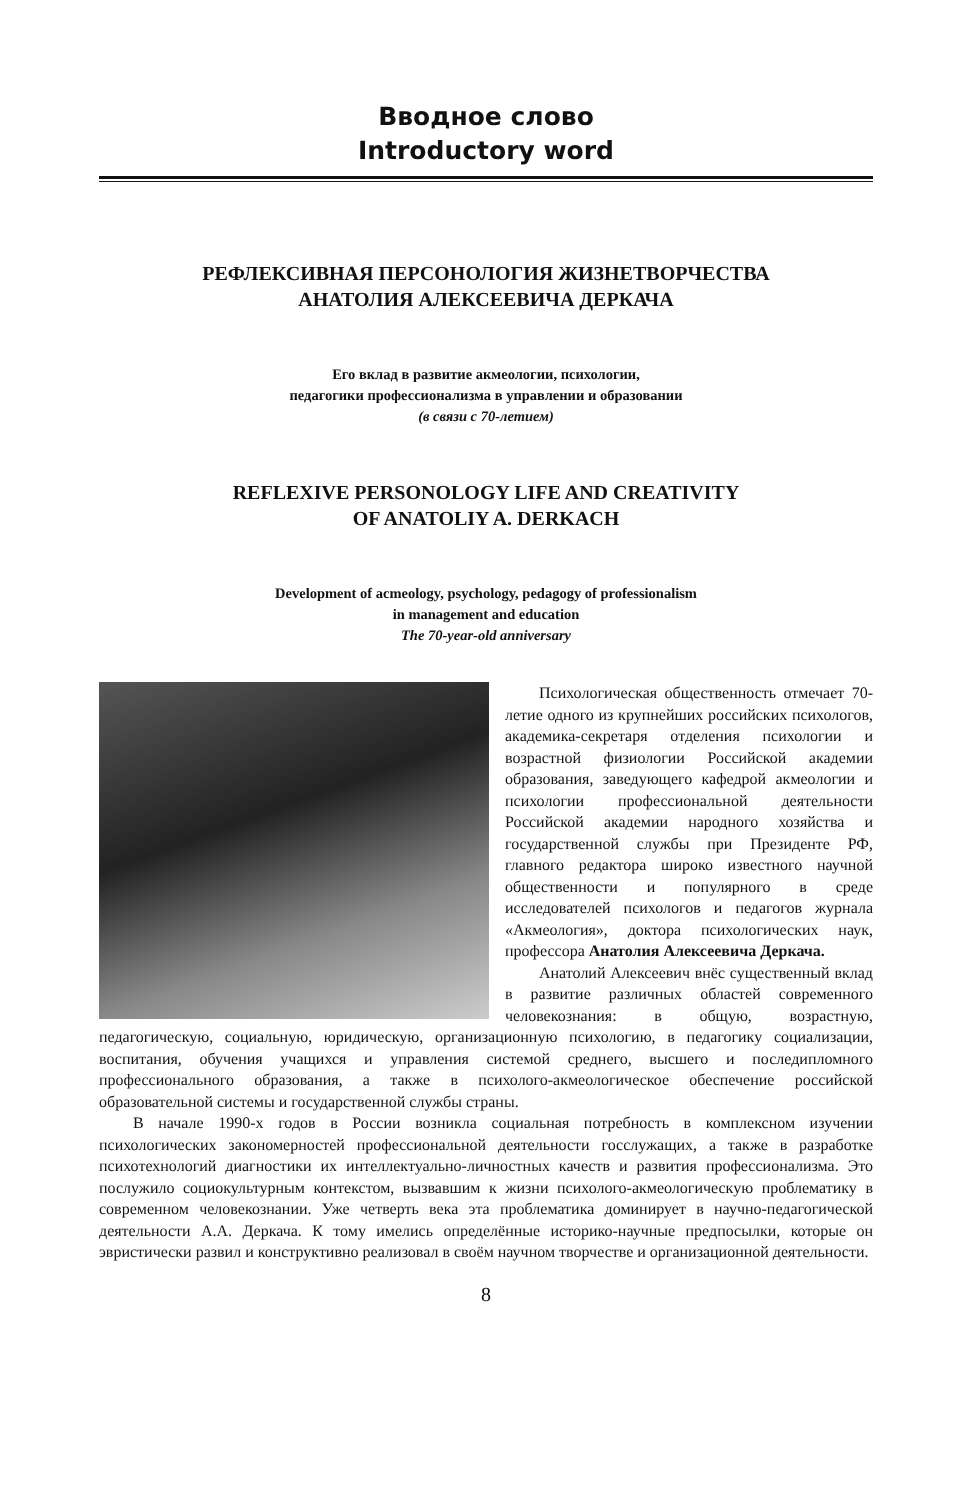Вводное слово
Introductory word
РЕФЛЕКСИВНАЯ ПЕРСОНОЛОГИЯ ЖИЗНЕТВОРЧЕСТВА
АНАТОЛИЯ АЛЕКСЕЕВИЧА ДЕРКАЧА
Его вклад в развитие акмеологии, психологии,
педагогики профессионализма в управлении и образовании
(в связи с 70-летием)
REFLEXIVE PERSONOLOGY LIFE AND CREATIVITY
OF ANATOLIY A. DERKACH
Development of acmeology, psychology, pedagogy of professionalism
in management and education
The 70-year-old anniversary
Психологическая общественность отмечает 70-летие одного из крупнейших российских психологов, академика-секретаря отделения психологии и возрастной физиологии Российской академии образования, заведующего кафедрой акмеологии и психологии профессиональной деятельности Российской академии народного хозяйства и государственной службы при Президенте РФ, главного редактора широко известного научной общественности и популярного в среде исследователей психологов и педагогов журнала «Акмеология», доктора психологических наук, профессора Анатолия Алексеевича Деркача.
Анатолий Алексеевич внёс существенный вклад в развитие различных областей современного человекознания: в общую, возрастную, педагогическую, социальную, юридическую, организационную психологию, в педагогику социализации, воспитания, обучения учащихся и управления системой среднего, высшего и последипломного профессионального образования, а также в психолого-акмеологическое обеспечение российской образовательной системы и государственной службы страны.
В начале 1990-х годов в России возникла социальная потребность в комплексном изучении психологических закономерностей профессиональной деятельности госслужащих, а также в разработке психотехнологий диагностики их интеллектуально-личностных качеств и развития профессионализма. Это послужило социокультурным контекстом, вызвавшим к жизни психолого-акмеологическую проблематику в современном человекознании. Уже четверть века эта проблематика доминирует в научно-педагогической деятельности А.А. Деркача. К тому имелись определённые историко-научные предпосылки, которые он эвристически развил и конструктивно реализовал в своём научном творчестве и организационной деятельности.
8